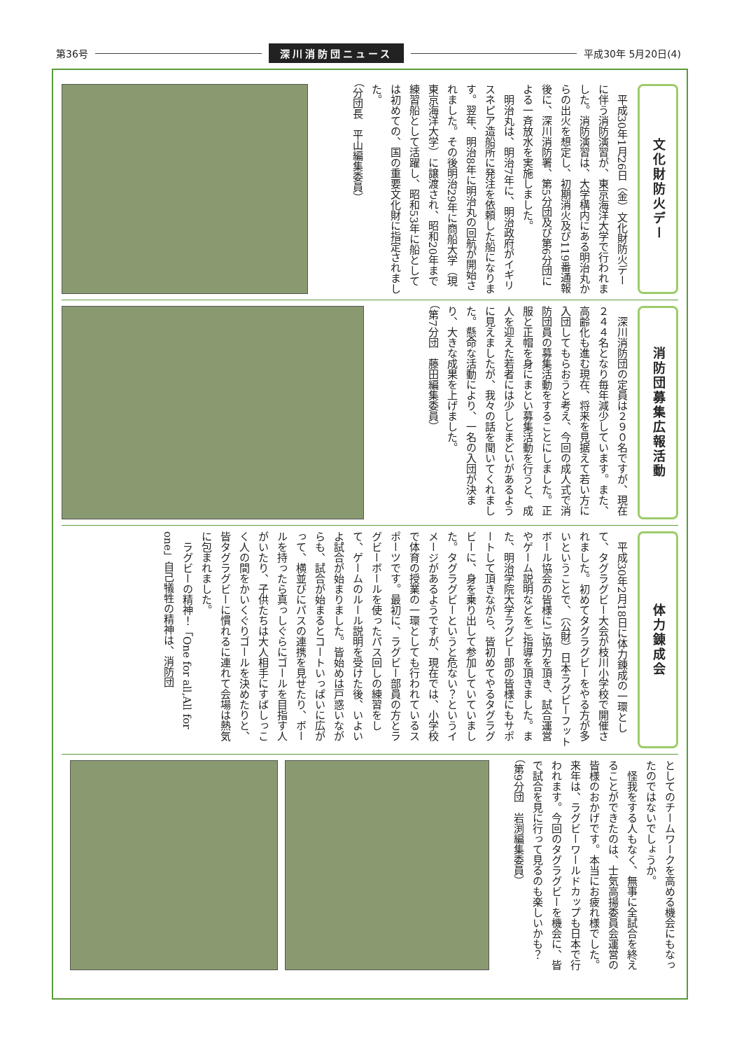第36号 深川消防団ニュース 平成30年 5月20日(4)
文化財防火デー
　平成30年1月26日（金）文化財防火デーに伴う消防演習が、東京海洋大学で行われました。消防演習は、大学構内にある明治丸からの出火を想定し、初期消火及び119番通報後に、深川消防署、第5分団及び第6分団による一斉放水を実施しました。
　明治丸は、明治7年に、明治政府がイギリスネピア造船所に発注を依頼した船になります。翌年、明治8年に明治丸の回航が開始されました。その後明治29年に商船大学（現東京海洋大学）に譲渡され、昭和20年まで練習船として活躍し、昭和53年に船としては初めての、国の重要文化財に指定されました。
（分団長　平山編集委員）
消防団募集広報活動
　深川消防団の定員は２９０名ですが、現在２４４名となり毎年減少しています。また、高齢化も進む現在、将来を見据えて若い方に入団してもらおうと考え、今回の成人式で消防団員の募集活動をすることにしました。正服と正帽を身にまとい募集活動を行うと、成人を迎えた若者には少しとまどいがあるように見えましたが、我々の話を聞いてくれました。懸命な活動により、一名の入団が決まり、大きな成果を上げました。
（第7分団　藤田編集委員）
体力錬成会
　平成30年2月18日に体力錬成の一環として、タグラグビー大会が枝川小学校で開催されました。初めてタグラグビーをやる方が多いということで、（公財）日本ラグビーフットボール協会の皆様にご協力を頂き、試合運営やゲーム説明などをご指導を頂きました。また、明治学院大学ラグビー部の皆様にもサポートして頂きながら、皆初めてやるタグラグビーに、身を乗り出して参加していていました。タグラグビーというと危ない？というイメージがあるようですが、現在では、小学校で体育の授業の一環としても行われているスポーツです。最初に、ラグビー部員の方とラグビーボールを使ったパス回しの練習をして、ゲームのルール説明を受けた後、いよいよ試合が始まりました。皆始めは戸惑いながらも、試合が始まるとコートいっぱいに広がって、横並びにパスの連携を見せたり、ボールを持ったら真っしぐらにゴールを目指す人がいたり、子供たちは大人相手にすばしっこく人の間をかいくぐりゴールを決めたりと、皆タグラグビーに慣れるに連れて会場は熱気に包まれました。
　ラグビーの精神！「One for all,All for one」自己犠牲の精神は、消防団
としてのチームワークを高める機会にもなったのではないでしょうか。
　怪我をする人もなく、無事に全試合を終えることができたのは、士気高揚委員会運営の皆様のおかげです。本当にお疲れ様でした。来年は、ラグビーワールドカップも日本で行われます。今回のタグラグビーを機会に、皆で試合を見に行って見るのも楽しいかも？
（第9分団　岩渕編集委員）